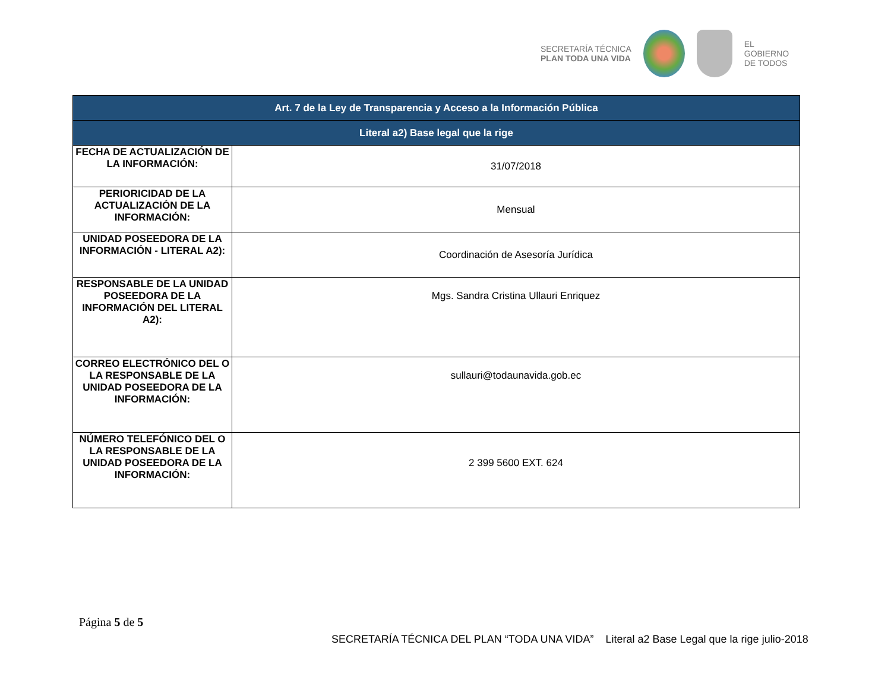SECRETARÍA TÉCNICA
PLAN TODA UNA VIDA
EL
GOBIERNO
DE TODOS
| Art. 7 de la Ley de Transparencia y Acceso a la Información Pública | |
| --- | --- |
| Literal a2) Base legal que la rige | |
| FECHA DE ACTUALIZACIÓN DE LA INFORMACIÓN: | 31/07/2018 |
| PERIORICIDAD DE LA ACTUALIZACIÓN DE LA INFORMACIÓN: | Mensual |
| UNIDAD POSEEDORA DE LA INFORMACIÓN - LITERAL A2): | Coordinación de Asesoría Jurídica |
| RESPONSABLE DE LA UNIDAD POSEEDORA DE LA INFORMACIÓN DEL LITERAL A2): | Mgs. Sandra Cristina Ullauri Enriquez |
| CORREO ELECTRÓNICO DEL O LA RESPONSABLE DE LA UNIDAD POSEEDORA DE LA INFORMACIÓN: | sullauri@todaunavida.gob.ec |
| NÚMERO TELEFÓNICO DEL O LA RESPONSABLE DE LA UNIDAD POSEEDORA DE LA INFORMACIÓN: | 2 399 5600 EXT. 624 |
Página 5 de 5
SECRETARÍA TÉCNICA DEL PLAN “TODA UNA VIDA” Literal a2 Base Legal que la rige julio-2018